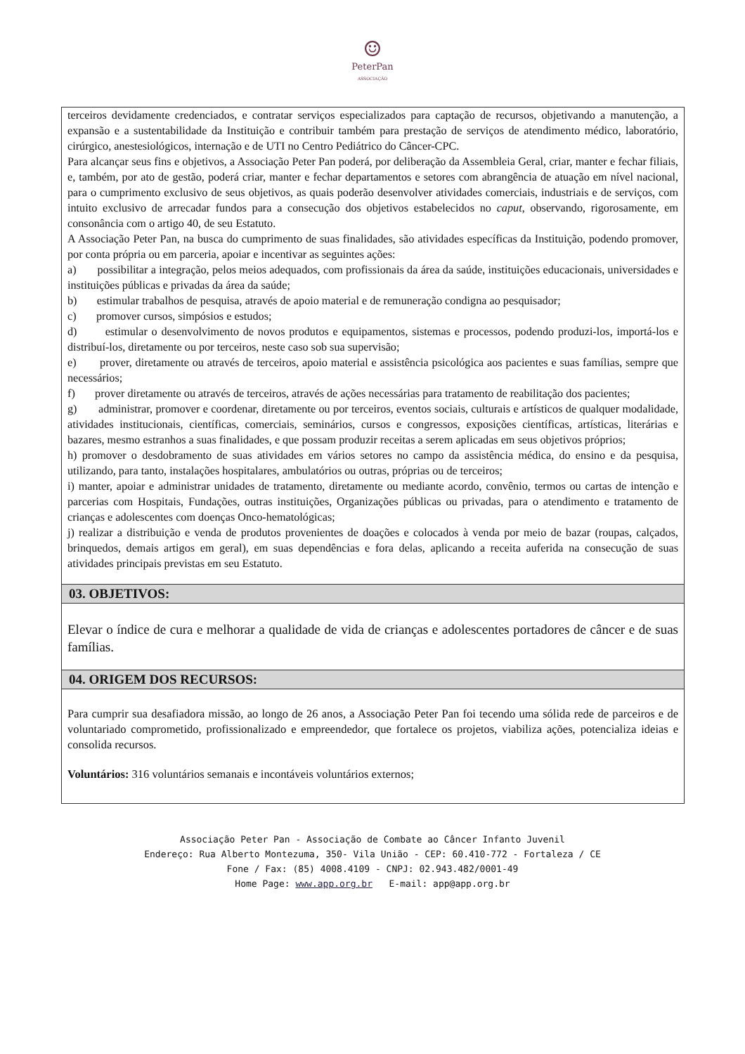☺
PeterPan
ASSOCIAÇÃO
terceiros devidamente credenciados, e contratar serviços especializados para captação de recursos, objetivando a manutenção, a expansão e a sustentabilidade da Instituição e contribuir também para prestação de serviços de atendimento médico, laboratório, cirúrgico, anestesiológicos, internação e de UTI no Centro Pediátrico do Câncer-CPC.
Para alcançar seus fins e objetivos, a Associação Peter Pan poderá, por deliberação da Assembleia Geral, criar, manter e fechar filiais, e, também, por ato de gestão, poderá criar, manter e fechar departamentos e setores com abrangência de atuação em nível nacional, para o cumprimento exclusivo de seus objetivos, as quais poderão desenvolver atividades comerciais, industriais e de serviços, com intuito exclusivo de arrecadar fundos para a consecução dos objetivos estabelecidos no caput, observando, rigorosamente, em consonância com o artigo 40, de seu Estatuto.
A Associação Peter Pan, na busca do cumprimento de suas finalidades, são atividades específicas da Instituição, podendo promover, por conta própria ou em parceria, apoiar e incentivar as seguintes ações:
a) possibilitar a integração, pelos meios adequados, com profissionais da área da saúde, instituições educacionais, universidades e instituições públicas e privadas da área da saúde;
b) estimular trabalhos de pesquisa, através de apoio material e de remuneração condigna ao pesquisador;
c) promover cursos, simpósios e estudos;
d) estimular o desenvolvimento de novos produtos e equipamentos, sistemas e processos, podendo produzi-los, importá-los e distribuí-los, diretamente ou por terceiros, neste caso sob sua supervisão;
e) prover, diretamente ou através de terceiros, apoio material e assistência psicológica aos pacientes e suas famílias, sempre que necessários;
f) prover diretamente ou através de terceiros, através de ações necessárias para tratamento de reabilitação dos pacientes;
g) administrar, promover e coordenar, diretamente ou por terceiros, eventos sociais, culturais e artísticos de qualquer modalidade, atividades institucionais, científicas, comerciais, seminários, cursos e congressos, exposições científicas, artísticas, literárias e bazares, mesmo estranhos a suas finalidades, e que possam produzir receitas a serem aplicadas em seus objetivos próprios;
h) promover o desdobramento de suas atividades em vários setores no campo da assistência médica, do ensino e da pesquisa, utilizando, para tanto, instalações hospitalares, ambulatórios ou outras, próprias ou de terceiros;
i) manter, apoiar e administrar unidades de tratamento, diretamente ou mediante acordo, convênio, termos ou cartas de intenção e parcerias com Hospitais, Fundações, outras instituições, Organizações públicas ou privadas, para o atendimento e tratamento de crianças e adolescentes com doenças Onco-hematológicas;
j) realizar a distribuição e venda de produtos provenientes de doações e colocados à venda por meio de bazar (roupas, calçados, brinquedos, demais artigos em geral), em suas dependências e fora delas, aplicando a receita auferida na consecução de suas atividades principais previstas em seu Estatuto.
03. OBJETIVOS:
Elevar o índice de cura e melhorar a qualidade de vida de crianças e adolescentes portadores de câncer e de suas famílias.
04. ORIGEM DOS RECURSOS:
Para cumprir sua desafiadora missão, ao longo de 26 anos, a Associação Peter Pan foi tecendo uma sólida rede de parceiros e de voluntariado comprometido, profissionalizado e empreendedor, que fortalece os projetos, viabiliza ações, potencializa ideias e consolida recursos.
Voluntários: 316 voluntários semanais e incontáveis voluntários externos;
Associação Peter Pan - Associação de Combate ao Câncer Infanto Juvenil
Endereço: Rua Alberto Montezuma, 350- Vila União - CEP: 60.410-772 - Fortaleza / CE
Fone / Fax: (85) 4008.4109 - CNPJ: 02.943.482/0001-49
Home Page: www.app.org.br E-mail: app@app.org.br